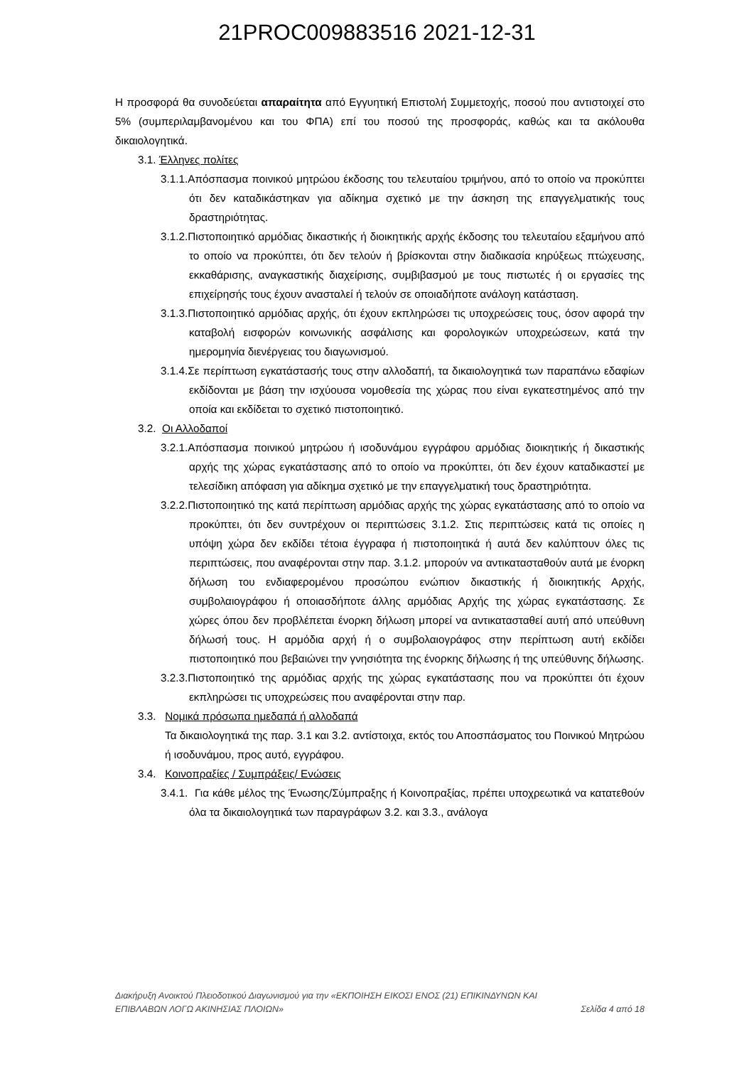21PROC009883516 2021-12-31
Η προσφορά θα συνοδεύεται απαραίτητα από Εγγυητική Επιστολή Συμμετοχής, ποσού που αντιστοιχεί στο 5% (συμπεριλαμβανομένου και του ΦΠΑ) επί του ποσού της προσφοράς, καθώς και τα ακόλουθα δικαιολογητικά.
3.1. Έλληνες πολίτες
3.1.1.Απόσπασμα ποινικού μητρώου έκδοσης του τελευταίου τριμήνου, από το οποίο να προκύπτει ότι δεν καταδικάστηκαν για αδίκημα σχετικό με την άσκηση της επαγγελματικής τους δραστηριότητας.
3.1.2.Πιστοποιητικό αρμόδιας δικαστικής ή διοικητικής αρχής έκδοσης του τελευταίου εξαμήνου από το οποίο να προκύπτει, ότι δεν τελούν ή βρίσκονται στην διαδικασία κηρύξεως πτώχευσης, εκκαθάρισης, αναγκαστικής διαχείρισης, συμβιβασμού με τους πιστωτές ή οι εργασίες της επιχείρησής τους έχουν ανασταλεί ή τελούν σε οποιαδήποτε ανάλογη κατάσταση.
3.1.3.Πιστοποιητικό αρμόδιας αρχής, ότι έχουν εκπληρώσει τις υποχρεώσεις τους, όσον αφορά την καταβολή εισφορών κοινωνικής ασφάλισης και φορολογικών υποχρεώσεων, κατά την ημερομηνία διενέργειας του διαγωνισμού.
3.1.4.Σε περίπτωση εγκατάστασής τους στην αλλοδαπή, τα δικαιολογητικά των παραπάνω εδαφίων εκδίδονται με βάση την ισχύουσα νομοθεσία της χώρας που είναι εγκατεστημένος από την οποία και εκδίδεται το σχετικό πιστοποιητικό.
3.2. Οι Αλλοδαποί
3.2.1.Απόσπασμα ποινικού μητρώου ή ισοδυνάμου εγγράφου αρμόδιας διοικητικής ή δικαστικής αρχής της χώρας εγκατάστασης από το οποίο να προκύπτει, ότι δεν έχουν καταδικαστεί με τελεσίδικη απόφαση για αδίκημα σχετικό με την επαγγελματική τους δραστηριότητα.
3.2.2.Πιστοποιητικό της κατά περίπτωση αρμόδιας αρχής της χώρας εγκατάστασης από το οποίο να προκύπτει, ότι δεν συντρέχουν οι περιπτώσεις 3.1.2. Στις περιπτώσεις κατά τις οποίες η υπόψη χώρα δεν εκδίδει τέτοια έγγραφα ή πιστοποιητικά ή αυτά δεν καλύπτουν όλες τις περιπτώσεις, που αναφέρονται στην παρ. 3.1.2. μπορούν να αντικατασταθούν αυτά με ένορκη δήλωση του ενδιαφερομένου προσώπου ενώπιον δικαστικής ή διοικητικής Αρχής, συμβολαιογράφου ή οποιασδήποτε άλλης αρμόδιας Αρχής της χώρας εγκατάστασης. Σε χώρες όπου δεν προβλέπεται ένορκη δήλωση μπορεί να αντικατασταθεί αυτή από υπεύθυνη δήλωσή τους. Η αρμόδια αρχή ή ο συμβολαιογράφος στην περίπτωση αυτή εκδίδει πιστοποιητικό που βεβαιώνει την γνησιότητα της ένορκης δήλωσης ή της υπεύθυνης δήλωσης.
3.2.3.Πιστοποιητικό της αρμόδιας αρχής της χώρας εγκατάστασης που να προκύπτει ότι έχουν εκπληρώσει τις υποχρεώσεις που αναφέρονται στην παρ.
3.3. Νομικά πρόσωπα ημεδαπά ή αλλοδαπά
Τα δικαιολογητικά της παρ. 3.1 και 3.2. αντίστοιχα, εκτός του Αποσπάσματος του Ποινικού Μητρώου ή ισοδυνάμου, προς αυτό, εγγράφου.
3.4. Κοινοπραξίες / Συμπράξεις/ Ενώσεις
3.4.1. Για κάθε μέλος της Ένωσης/Σύμπραξης ή Κοινοπραξίας, πρέπει υποχρεωτικά να κατατεθούν όλα τα δικαιολογητικά των παραγράφων 3.2. και 3.3., ανάλογα
Διακήρυξη Ανοικτού Πλειοδοτικού Διαγωνισμού για την «ΕΚΠΟΙΗΣΗ ΕΙΚΟΣΙ ΕΝΟΣ (21) ΕΠΙΚΙΝΔΥΝΩΝ ΚΑΙ
ΕΠΙΒΛΑΒΩΝ ΛΟΓΩ ΑΚΙΝΗΣΙΑΣ ΠΛΟΙΩΝ» Σελίδα 4 από 18